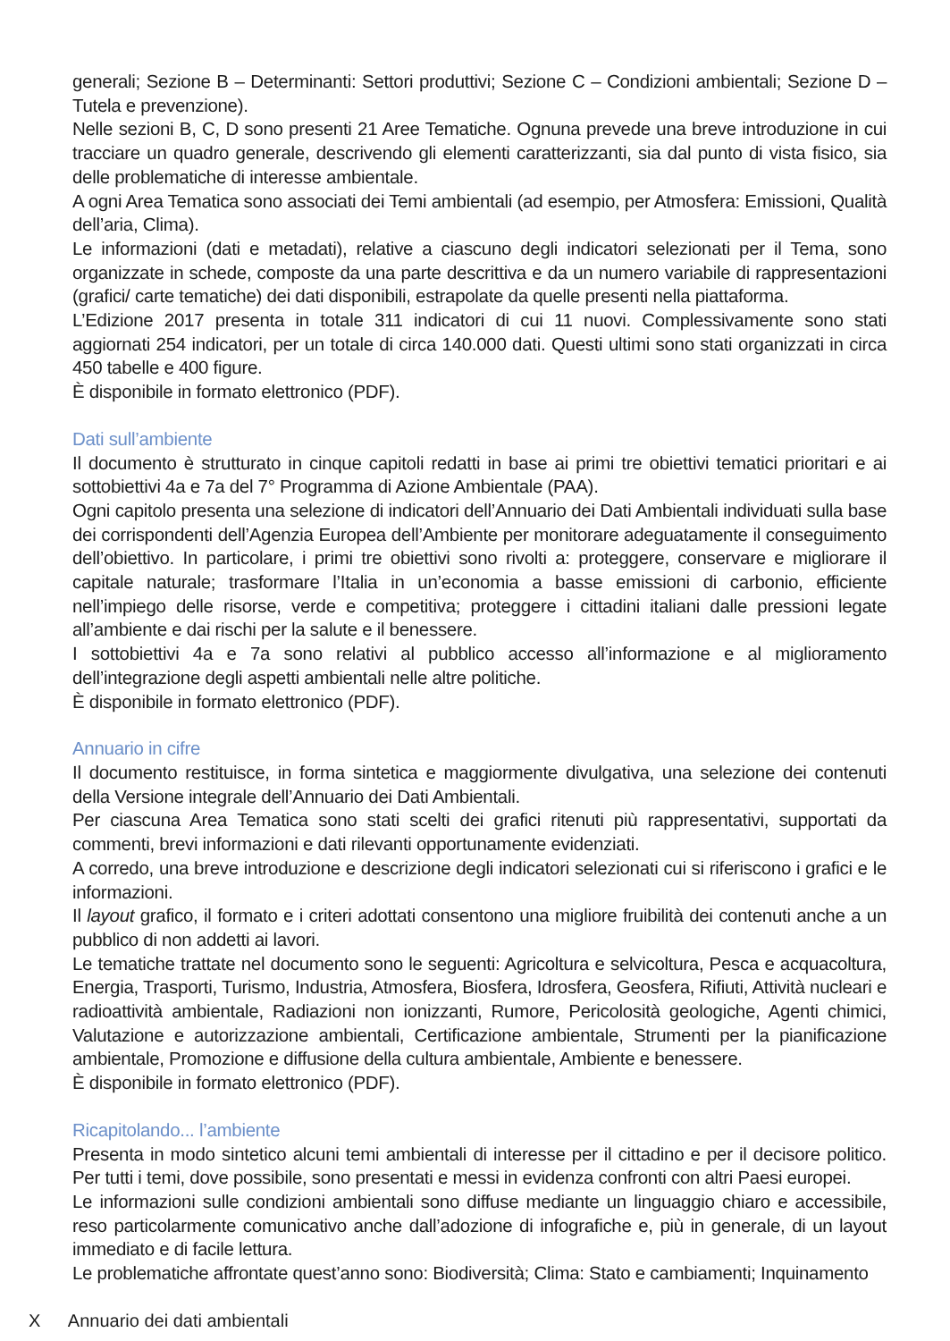generali; Sezione B – Determinanti: Settori produttivi; Sezione C – Condizioni ambientali; Sezione D – Tutela e prevenzione).
Nelle sezioni B, C, D sono presenti 21 Aree Tematiche. Ognuna prevede una breve introduzione in cui tracciare un quadro generale, descrivendo gli elementi caratterizzanti, sia dal punto di vista fisico, sia delle problematiche di interesse ambientale.
A ogni Area Tematica sono associati dei Temi ambientali (ad esempio, per Atmosfera: Emissioni, Qualità dell’aria, Clima).
Le informazioni (dati e metadati), relative a ciascuno degli indicatori selezionati per il Tema, sono organizzate in schede, composte da una parte descrittiva e da un numero variabile di rappresentazioni (grafici/ carte tematiche) dei dati disponibili, estrapolate da quelle presenti nella piattaforma.
L’Edizione 2017 presenta in totale 311 indicatori di cui 11 nuovi. Complessivamente sono stati aggiornati 254 indicatori, per un totale di circa 140.000 dati. Questi ultimi sono stati organizzati in circa 450 tabelle e 400 figure.
È disponibile in formato elettronico (PDF).
Dati sull’ambiente
Il documento è strutturato in cinque capitoli redatti in base ai primi tre obiettivi tematici prioritari e ai sottobiettivi 4a e 7a del 7° Programma di Azione Ambientale (PAA).
Ogni capitolo presenta una selezione di indicatori dell’Annuario dei Dati Ambientali individuati sulla base dei corrispondenti dell’Agenzia Europea dell’Ambiente per monitorare adeguatamente il conseguimento dell’obiettivo. In particolare, i primi tre obiettivi sono rivolti a: proteggere, conservare e migliorare il capitale naturale; trasformare l’Italia in un’economia a basse emissioni di carbonio, efficiente nell’impiego delle risorse, verde e competitiva; proteggere i cittadini italiani dalle pressioni legate all’ambiente e dai rischi per la salute e il benessere.
I sottobiettivi 4a e 7a sono relativi al pubblico accesso all’informazione e al miglioramento dell’integrazione degli aspetti ambientali nelle altre politiche.
È disponibile in formato elettronico (PDF).
Annuario in cifre
Il documento restituisce, in forma sintetica e maggiormente divulgativa, una selezione dei contenuti della Versione integrale dell’Annuario dei Dati Ambientali.
Per ciascuna Area Tematica sono stati scelti dei grafici ritenuti più rappresentativi, supportati da commenti, brevi informazioni e dati rilevanti opportunamente evidenziati.
A corredo, una breve introduzione e descrizione degli indicatori selezionati cui si riferiscono i grafici e le informazioni.
Il layout grafico, il formato e i criteri adottati consentono una migliore fruibilità dei contenuti anche a un pubblico di non addetti ai lavori.
Le tematiche trattate nel documento sono le seguenti: Agricoltura e selvicoltura, Pesca e acquacoltura, Energia, Trasporti, Turismo, Industria, Atmosfera, Biosfera, Idrosfera, Geosfera, Rifiuti, Attività nucleari e radioattività ambientale, Radiazioni non ionizzanti, Rumore, Pericolosità geologiche, Agenti chimici, Valutazione e autorizzazione ambientali, Certificazione ambientale, Strumenti per la pianificazione ambientale, Promozione e diffusione della cultura ambientale, Ambiente e benessere.
È disponibile in formato elettronico (PDF).
Ricapitolando... l’ambiente
Presenta in modo sintetico alcuni temi ambientali di interesse per il cittadino e per il decisore politico. Per tutti i temi, dove possibile, sono presentati e messi in evidenza confronti con altri Paesi europei.
Le informazioni sulle condizioni ambientali sono diffuse mediante un linguaggio chiaro e accessibile, reso particolarmente comunicativo anche dall’adozione di infografiche e, più in generale, di un layout immediato e di facile lettura.
Le problematiche affrontate quest’anno sono: Biodiversità; Clima: Stato e cambiamenti; Inquinamento
X Annuario dei dati ambientali